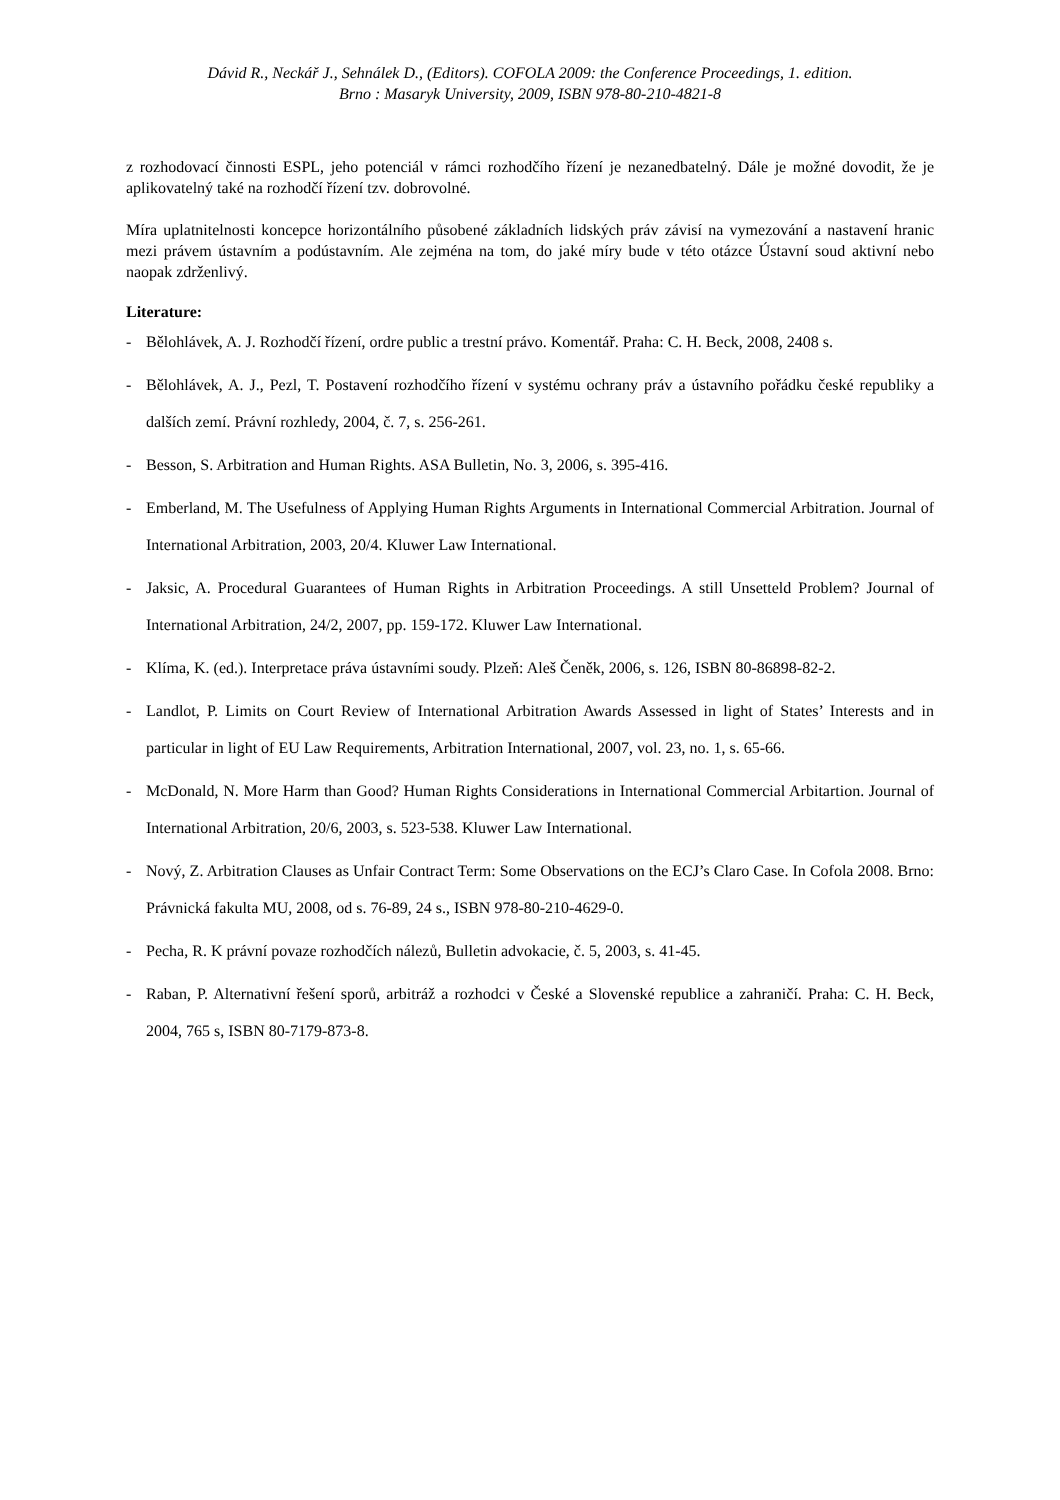Dávid R., Neckář J., Sehnálek D., (Editors). COFOLA 2009: the Conference Proceedings, 1. edition.
Brno : Masaryk University, 2009, ISBN 978-80-210-4821-8
z rozhodovací činnosti ESPL, jeho potenciál v rámci rozhodčího řízení je nezanedbatelný. Dále je možné dovodit, že je aplikovatelný také na rozhodčí řízení tzv. dobrovolné.
Míra uplatnitelnosti koncepce horizontálního působené základních lidských práv závisí na vymezování a nastavení hranic mezi právem ústavním a podústavním. Ale zejména na tom, do jaké míry bude v této otázce Ústavní soud aktivní nebo naopak zdrženlivý.
Literature:
- Bělohlávek, A. J. Rozhodčí řízení, ordre public a trestní právo. Komentář. Praha: C. H. Beck, 2008, 2408 s.
- Bělohlávek, A. J., Pezl, T. Postavení rozhodčího řízení v systému ochrany práv a ústavního pořádku české republiky a dalších zemí. Právní rozhledy, 2004, č. 7, s. 256-261.
- Besson, S. Arbitration and Human Rights. ASA Bulletin, No. 3, 2006, s. 395-416.
- Emberland, M. The Usefulness of Applying Human Rights Arguments in International Commercial Arbitration. Journal of International Arbitration, 2003, 20/4. Kluwer Law International.
- Jaksic, A. Procedural Guarantees of Human Rights in Arbitration Proceedings. A still Unsetteld Problem? Journal of International Arbitration, 24/2, 2007, pp. 159-172. Kluwer Law International.
- Klíma, K. (ed.). Interpretace práva ústavními soudy. Plzeň: Aleš Čeněk, 2006, s. 126, ISBN 80-86898-82-2.
- Landlot, P. Limits on Court Review of International Arbitration Awards Assessed in light of States’ Interests and in particular in light of EU Law Requirements, Arbitration International, 2007, vol. 23, no. 1, s. 65-66.
- McDonald, N. More Harm than Good? Human Rights Considerations in International Commercial Arbitartion. Journal of International Arbitration, 20/6, 2003, s. 523-538. Kluwer Law International.
- Nový, Z. Arbitration Clauses as Unfair Contract Term: Some Observations on the ECJ’s Claro Case. In Cofola 2008. Brno: Právnická fakulta MU, 2008, od s. 76-89, 24 s., ISBN 978-80-210-4629-0.
- Pecha, R. K právní povaze rozhodčích nálezů, Bulletin advokacie, č. 5, 2003, s. 41-45.
- Raban, P. Alternativní řešení sporů, arbitráž a rozhodci v České a Slovenské republice a zahraničí. Praha: C. H. Beck, 2004, 765 s, ISBN 80-7179-873-8.